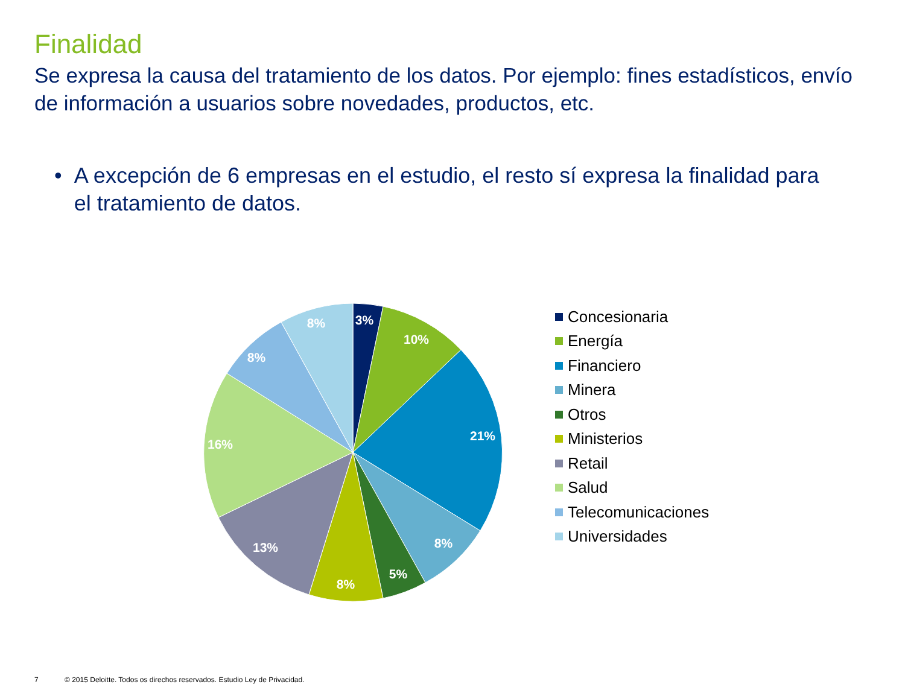Finalidad
Se expresa la causa del tratamiento de los datos. Por ejemplo: fines estadísticos, envío de información a usuarios sobre novedades, productos, etc.
• A excepción de 6 empresas en el estudio, el resto sí expresa la finalidad para el tratamiento de datos.
3%
10%
21%
8%
5%
8%
13%
16%
8%
8%
Concesionaria
Energía
Financiero
Minera
Otros
Ministerios
Retail
Salud
Telecomunicaciones
Universidades
7 © 2015 Deloitte. Todos os direchos reservados. Estudio Ley de Privacidad.